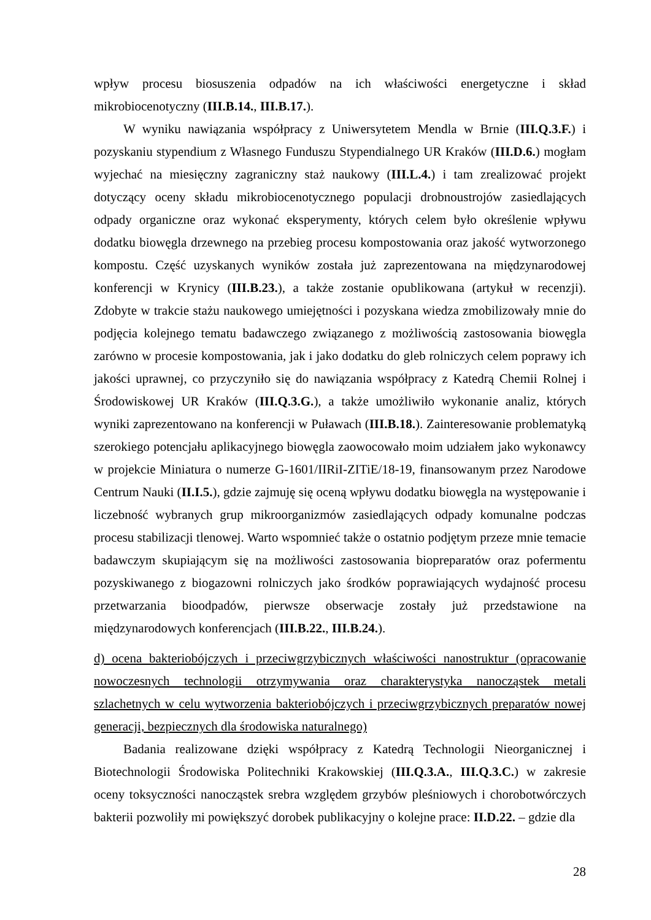wpływ procesu biosuszenia odpadów na ich właściwości energetyczne i skład mikrobiocenotyczny (III.B.14., III.B.17.).
W wyniku nawiązania współpracy z Uniwersytetem Mendla w Brnie (III.Q.3.F.) i pozyskaniu stypendium z Własnego Funduszu Stypendialnego UR Kraków (III.D.6.) mogłam wyjechać na miesięczny zagraniczny staż naukowy (III.L.4.) i tam zrealizować projekt dotyczący oceny składu mikrobiocenotycznego populacji drobnoustrojów zasiedlających odpady organiczne oraz wykonać eksperymenty, których celem było określenie wpływu dodatku biowęgla drzewnego na przebieg procesu kompostowania oraz jakość wytworzonego kompostu. Część uzyskanych wyników została już zaprezentowana na międzynarodowej konferencji w Krynicy (III.B.23.), a także zostanie opublikowana (artykuł w recenzji). Zdobyte w trakcie stażu naukowego umiejętności i pozyskana wiedza zmobilizowały mnie do podjęcia kolejnego tematu badawczego związanego z możliwością zastosowania biowęgla zarówno w procesie kompostowania, jak i jako dodatku do gleb rolniczych celem poprawy ich jakości uprawnej, co przyczyniło się do nawiązania współpracy z Katedrą Chemii Rolnej i Środowiskowej UR Kraków (III.Q.3.G.), a także umożliwiło wykonanie analiz, których wyniki zaprezentowano na konferencji w Puławach (III.B.18.). Zainteresowanie problematyką szerokiego potencjału aplikacyjnego biowęgla zaowocowało moim udziałem jako wykonawcy w projekcie Miniatura o numerze G-1601/IIRiI-ZITiE/18-19, finansowanym przez Narodowe Centrum Nauki (II.I.5.), gdzie zajmuję się oceną wpływu dodatku biowęgla na występowanie i liczebność wybranych grup mikroorganizmów zasiedlających odpady komunalne podczas procesu stabilizacji tlenowej. Warto wspomnieć także o ostatnio podjętym przeze mnie temacie badawczym skupiającym się na możliwości zastosowania biopreparatów oraz pofermentu pozyskiwanego z biogazowni rolniczych jako środków poprawiających wydajność procesu przetwarzania bioodpadów, pierwsze obserwacje zostały już przedstawione na międzynarodowych konferencjach (III.B.22., III.B.24.).
d) ocena bakteriobójczych i przeciwgrzybicznych właściwości nanostruktur (opracowanie nowoczesnych technologii otrzymywania oraz charakterystyka nanocząstek metali szlachetnych w celu wytworzenia bakteriobójczych i przeciwgrzybicznych preparatów nowej generacji, bezpiecznych dla środowiska naturalnego)
Badania realizowane dzięki współpracy z Katedrą Technologii Nieorganicznej i Biotechnologii Środowiska Politechniki Krakowskiej (III.Q.3.A., III.Q.3.C.) w zakresie oceny toksyczności nanocząstek srebra względem grzybów pleśniowych i chorobotwórczych bakterii pozwoliły mi powiększyć dorobek publikacyjny o kolejne prace: II.D.22. – gdzie dla
28